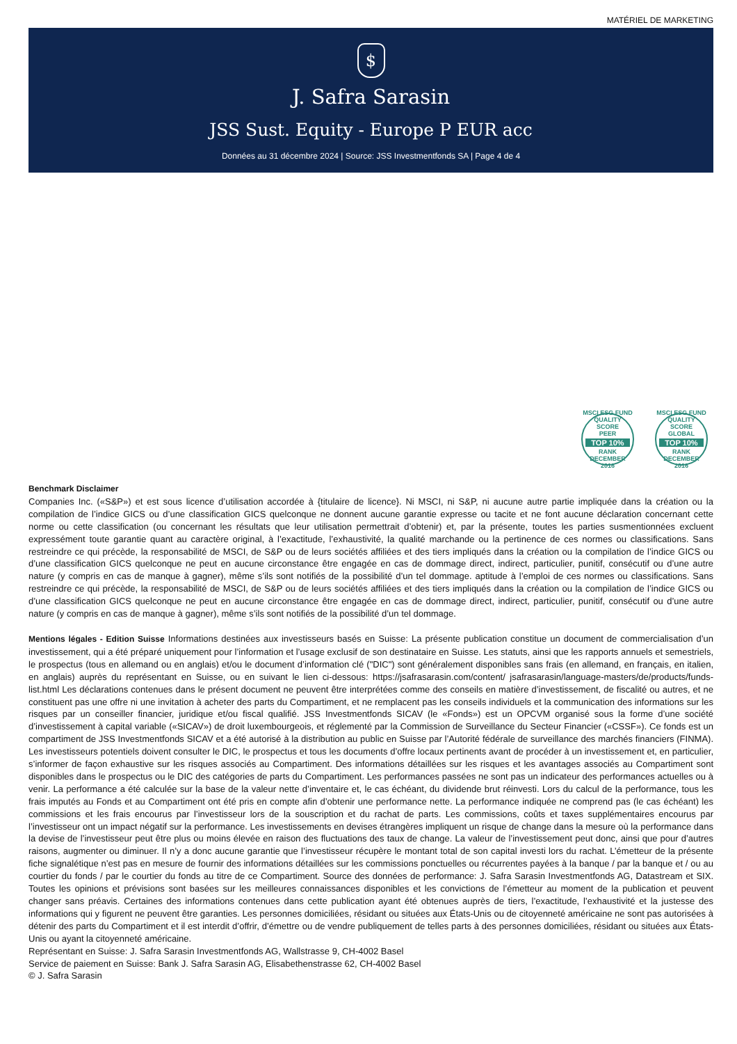MATÉRIEL DE MARKETING
$
J. Safra Sarasin
JSS Sust. Equity - Europe P EUR acc
Données au 31 décembre 2024 | Source: JSS Investmentfonds SA | Page 4 de 4
MSCI ESG FUND QUALITY SCORE
PEER
TOP 10%
RANK
DECEMBER 2016
MSCI ESG FUND QUALITY SCORE
GLOBAL
TOP 10%
RANK
DECEMBER 2016
Benchmark Disclaimer
Companies Inc. («S&P») et est sous licence d’utilisation accordée à {titulaire de licence}. Ni MSCI, ni S&P, ni aucune autre partie impliquée dans la création ou la compilation de l’indice GICS ou d’une classification GICS quelconque ne donnent aucune garantie expresse ou tacite et ne font aucune déclaration concernant cette norme ou cette classification (ou concernant les résultats que leur utilisation permettrait d’obtenir) et, par la présente, toutes les parties susmentionnées excluent expressément toute garantie quant au caractère original, à l’exactitude, l’exhaustivité, la qualité marchande ou la pertinence de ces normes ou classifications. Sans restreindre ce qui précède, la responsabilité de MSCI, de S&P ou de leurs sociétés affiliées et des tiers impliqués dans la création ou la compilation de l’indice GICS ou d’une classification GICS quelconque ne peut en aucune circonstance être engagée en cas de dommage direct, indirect, particulier, punitif, consécutif ou d’une autre nature (y compris en cas de manque à gagner), même s’ils sont notifiés de la possibilité d’un tel dommage. aptitude à l’emploi de ces normes ou classifications. Sans restreindre ce qui précède, la responsabilité de MSCI, de S&P ou de leurs sociétés affiliées et des tiers impliqués dans la création ou la compilation de l’indice GICS ou d’une classification GICS quelconque ne peut en aucune circonstance être engagée en cas de dommage direct, indirect, particulier, punitif, consécutif ou d’une autre nature (y compris en cas de manque à gagner), même s’ils sont notifiés de la possibilité d’un tel dommage.
Mentions légales - Edition Suisse Informations destinées aux investisseurs basés en Suisse: La présente publication constitue un document de commercialisation d’un investissement, qui a été préparé uniquement pour l’information et l’usage exclusif de son destinataire en Suisse. Les statuts, ainsi que les rapports annuels et semestriels, le prospectus (tous en allemand ou en anglais) et/ou le document d’information clé ("DIC") sont généralement disponibles sans frais (en allemand, en français, en italien, en anglais) auprès du représentant en Suisse, ou en suivant le lien ci-dessous: https://jsafrasarasin.com/content/ jsafrasarasin/language-masters/de/products/funds-list.html Les déclarations contenues dans le présent document ne peuvent être interprétées comme des conseils en matière d’investissement, de fiscalité ou autres, et ne constituent pas une offre ni une invitation à acheter des parts du Compartiment, et ne remplacent pas les conseils individuels et la communication des informations sur les risques par un conseiller financier, juridique et/ou fiscal qualifié. JSS Investmentfonds SICAV (le «Fonds») est un OPCVM organisé sous la forme d’une société d’investissement à capital variable («SICAV») de droit luxembourgeois, et réglementé par la Commission de Surveillance du Secteur Financier («CSSF»). Ce fonds est un compartiment de JSS Investmentfonds SICAV et a été autorisé à la distribution au public en Suisse par l’Autorité fédérale de surveillance des marchés financiers (FINMA). Les investisseurs potentiels doivent consulter le DIC, le prospectus et tous les documents d’offre locaux pertinents avant de procéder à un investissement et, en particulier, s’informer de façon exhaustive sur les risques associés au Compartiment. Des informations détaillées sur les risques et les avantages associés au Compartiment sont disponibles dans le prospectus ou le DIC des catégories de parts du Compartiment. Les performances passées ne sont pas un indicateur des performances actuelles ou à venir. La performance a été calculée sur la base de la valeur nette d’inventaire et, le cas échéant, du dividende brut réinvesti. Lors du calcul de la performance, tous les frais imputés au Fonds et au Compartiment ont été pris en compte afin d’obtenir une performance nette. La performance indiquée ne comprend pas (le cas échéant) les commissions et les frais encourus par l’investisseur lors de la souscription et du rachat de parts. Les commissions, coûts et taxes supplémentaires encourus par l’investisseur ont un impact négatif sur la performance. Les investissements en devises étrangères impliquent un risque de change dans la mesure où la performance dans la devise de l’investisseur peut être plus ou moins élevée en raison des fluctuations des taux de change. La valeur de l’investissement peut donc, ainsi que pour d’autres raisons, augmenter ou diminuer. Il n’y a donc aucune garantie que l’investisseur récupère le montant total de son capital investi lors du rachat. L’émetteur de la présente fiche signalétique n’est pas en mesure de fournir des informations détaillées sur les commissions ponctuelles ou récurrentes payées à la banque / par la banque et / ou au courtier du fonds / par le courtier du fonds au titre de ce Compartiment. Source des données de performance: J. Safra Sarasin Investmentfonds AG, Datastream et SIX. Toutes les opinions et prévisions sont basées sur les meilleures connaissances disponibles et les convictions de l’émetteur au moment de la publication et peuvent changer sans préavis. Certaines des informations contenues dans cette publication ayant été obtenues auprès de tiers, l’exactitude, l’exhaustivité et la justesse des informations qui y figurent ne peuvent être garanties. Les personnes domiciliées, résidant ou situées aux États-Unis ou de citoyenneté américaine ne sont pas autorisées à détenir des parts du Compartiment et il est interdit d’offrir, d’émettre ou de vendre publiquement de telles parts à des personnes domiciliées, résidant ou situées aux États-Unis ou ayant la citoyenneté américaine.
Représentant en Suisse: J. Safra Sarasin Investmentfonds AG, Wallstrasse 9, CH-4002 Basel
Service de paiement en Suisse: Bank J. Safra Sarasin AG, Elisabethenstrasse 62, CH-4002 Basel
© J. Safra Sarasin